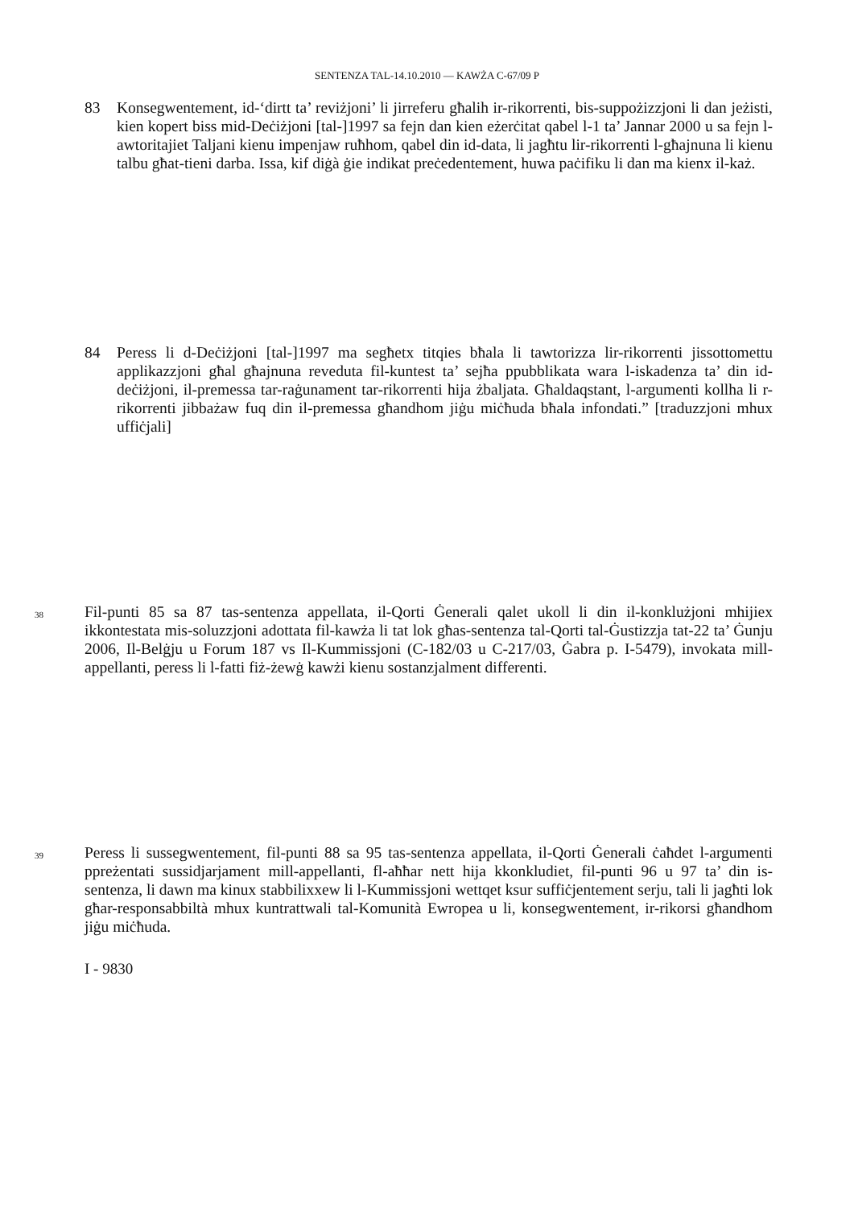SENTENZA TAL-14.10.2010 — KAWŻA C-67/09 P
83 Konsegwentement, id-‘dirtt ta’ reviżjoni’ li jirreferu għalih ir-rikorrenti, bis-suppożizzjoni li dan jeżisti, kien kopert biss mid-Deċiżjoni [tal-]1997 sa fejn dan kien eżerċitat qabel l-1 ta’ Jannar 2000 u sa fejn l-awtoritajiet Taljani kienu impenjaw ruħhom, qabel din id-data, li jagħtu lir-rikorrenti l-għajnuna li kienu talbu għat-tieni darba. Issa, kif diġà ġie indikat preċedentement, huwa paċifiku li dan ma kienx il-każ.
84 Peress li d-Deċiżjoni [tal-]1997 ma segħetx titqies bħala li tawtorizza lir-rikorrenti jissottomettu applikazzjoni għal għajnuna reveduta fil-kuntest ta’ sejħa ppubblikata wara l-iskadenza ta’ din id-deċiżjoni, il-premessa tar-raġunament tar-rikorrenti hija żbaljata. Għaldaqstant, l-argumenti kollha li r-rikorrenti jibbażaw fuq din il-premessa għandhom jiġu miċħuda bħala infondati.” [traduzzjoni mhux uffiċjali]
38
Fil-punti 85 sa 87 tas-sentenza appellata, il-Qorti Ġenerali qalet ukoll li din il-konklużjoni mhijiex ikkontestata mis-soluzzjoni adottata fil-kawża li tat lok għas-sentenza tal-Qorti tal-Ġustizzja tat-22 ta’ Ġunju 2006, Il-Belġju u Forum 187 vs Il-Kummissjoni (C-182/03 u C-217/03, Ġabra p. I-5479), invokata mill-appellanti, peress li l-fatti fiż-żewġ kawżi kienu sostanzjalment differenti.
39
Peress li sussegwentement, fil-punti 88 sa 95 tas-sentenza appellata, il-Qorti Ġenerali ċaħdet l-argumenti ppreżentati sussidjarjament mill-appellanti, fl-aħħar nett hija kkonkludiet, fil-punti 96 u 97 ta’ din is-sentenza, li dawn ma kinux stabbilixxew li l-Kummissjoni wettqet ksur suffiċjentement serju, tali li jagħti lok għar-responsabbiltà mhux kuntrattwali tal-Komunità Ewropea u li, konsegwentement, ir-rikorsi għandhom jiġu miċħuda.
I - 9830